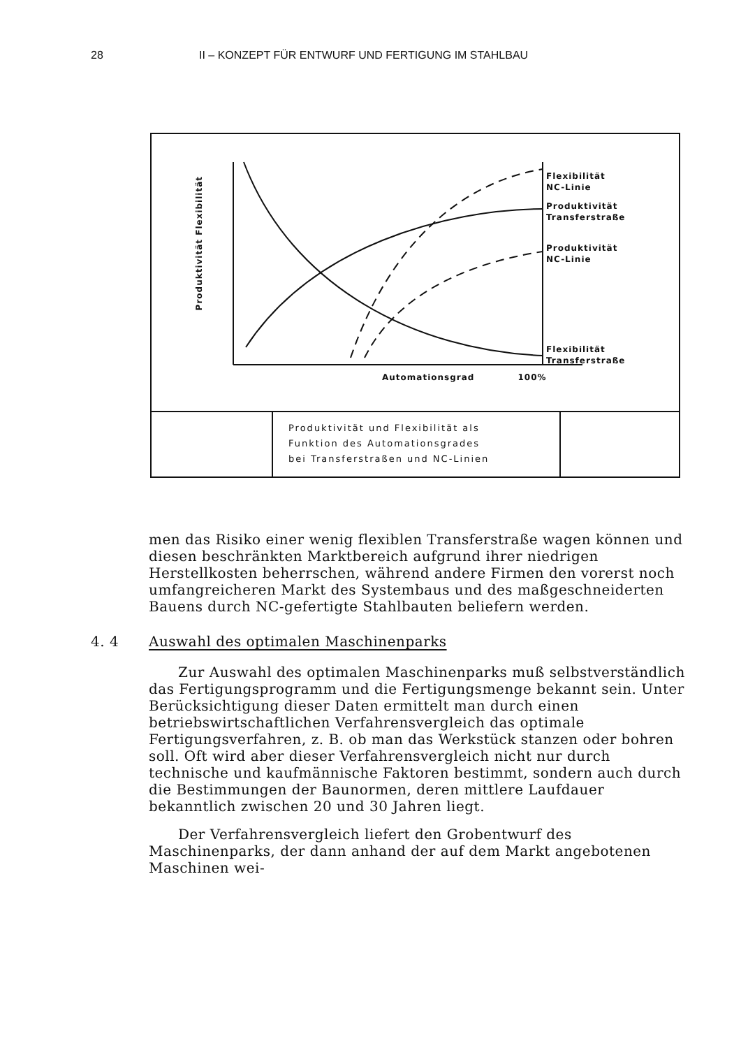28 II – KONZEPT FÜR ENTWURF UND FERTIGUNG IM STAHLBAU
Flexibilität
NC-Linie
Produktivität
Transferstraße
Produktivität
NC-Linie
Flexibilität
Transferstraße
Automationsgrad 100%
Produktivität Flexibilität
Produktivität und Flexibilität als
Funktion des Automationsgrades
bei Transferstraßen und NC-Linien
men das Risiko einer wenig flexiblen Transferstraße wagen können und diesen beschränkten Marktbereich aufgrund ihrer niedrigen Herstellkosten beherrschen, während andere Firmen den vorerst noch umfangreicheren Markt des Systembaus und des maßgeschneiderten Bauens durch NC-gefertigte Stahlbauten beliefern werden.
4. 4 Auswahl des optimalen Maschinenparks
Zur Auswahl des optimalen Maschinenparks muß selbstverständlich das Fertigungsprogramm und die Fertigungsmenge bekannt sein. Unter Berücksichtigung dieser Daten ermittelt man durch einen betriebswirtschaftlichen Verfahrensvergleich das optimale Fertigungsverfahren, z. B. ob man das Werkstück stanzen oder bohren soll. Oft wird aber dieser Verfahrensvergleich nicht nur durch technische und kaufmännische Faktoren bestimmt, sondern auch durch die Bestimmungen der Baunormen, deren mittlere Laufdauer bekanntlich zwischen 20 und 30 Jahren liegt.
Der Verfahrensvergleich liefert den Grobentwurf des Maschinenparks, der dann anhand der auf dem Markt angebotenen Maschinen wei-